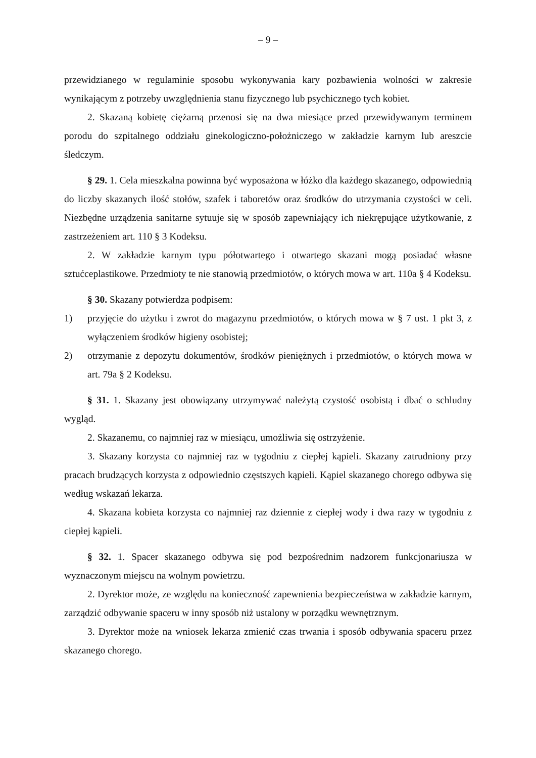– 9 –
przewidzianego w regulaminie sposobu wykonywania kary pozbawienia wolności w zakresie wynikającym z potrzeby uwzględnienia stanu fizycznego lub psychicznego tych kobiet.
2. Skazaną kobietę ciężarną przenosi się na dwa miesiące przed przewidywanym terminem porodu do szpitalnego oddziału ginekologiczno-położniczego w zakładzie karnym lub areszcie śledczym.
§ 29. 1. Cela mieszkalna powinna być wyposażona w łóżko dla każdego skazanego, odpowiednią do liczby skazanych ilość stołów, szafek i taboretów oraz środków do utrzymania czystości w celi. Niezbędne urządzenia sanitarne sytuuje się w sposób zapewniający ich niekrępujące użytkowanie, z zastrzeżeniem art. 110 § 3 Kodeksu.
2. W zakładzie karnym typu półotwartego i otwartego skazani mogą posiadać własne sztućceplastikowe. Przedmioty te nie stanowią przedmiotów, o których mowa w art. 110a § 4 Kodeksu.
§ 30. Skazany potwierdza podpisem:
1) przyjęcie do użytku i zwrot do magazynu przedmiotów, o których mowa w § 7 ust. 1 pkt 3, z wyłączeniem środków higieny osobistej;
2) otrzymanie z depozytu dokumentów, środków pieniężnych i przedmiotów, o których mowa w art. 79a § 2 Kodeksu.
§ 31. 1. Skazany jest obowiązany utrzymywać należytą czystość osobistą i dbać o schludny wygląd.
2. Skazanemu, co najmniej raz w miesiącu, umożliwia się ostrzyżenie.
3. Skazany korzysta co najmniej raz w tygodniu z ciepłej kąpieli. Skazany zatrudniony przy pracach brudzących korzysta z odpowiednio częstszych kąpieli. Kąpiel skazanego chorego odbywa się według wskazań lekarza.
4. Skazana kobieta korzysta co najmniej raz dziennie z ciepłej wody i dwa razy w tygodniu z ciepłej kąpieli.
§ 32. 1. Spacer skazanego odbywa się pod bezpośrednim nadzorem funkcjonariusza w wyznaczonym miejscu na wolnym powietrzu.
2. Dyrektor może, ze względu na konieczność zapewnienia bezpieczeństwa w zakładzie karnym, zarządzić odbywanie spaceru w inny sposób niż ustalony w porządku wewnętrznym.
3. Dyrektor może na wniosek lekarza zmienić czas trwania i sposób odbywania spaceru przez skazanego chorego.